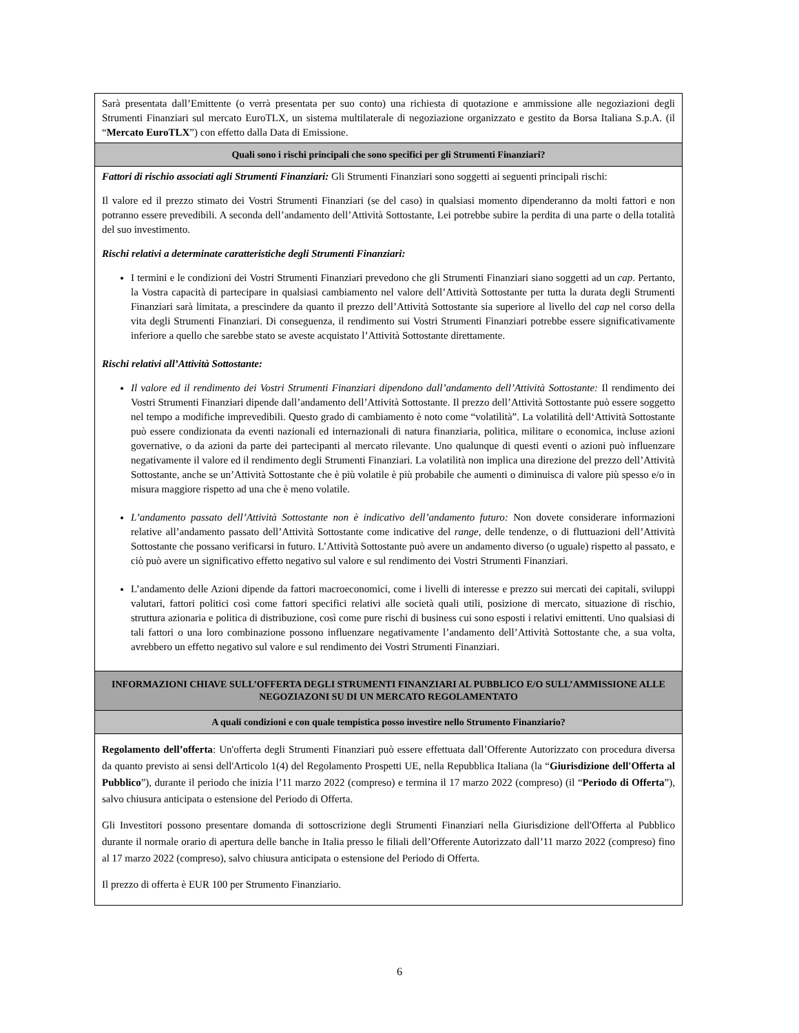| Sarà presentata dall’Emittente (o verrà presentata per suo conto) una richiesta di quotazione e ammissione alle negoziazioni degli Strumenti Finanziari sul mercato EuroTLX, un sistema multilaterale di negoziazione organizzato e gestito da Borsa Italiana S.p.A. (il “ Mercato EuroTLX ”) con effetto dalla Data di Emissione. |
| Quali sono i rischi principali che sono specifici per gli Strumenti Finanziari? |
| Fattori di rischio associati agli Strumenti Finanziari: Gli Strumenti Finanziari sono soggetti ai seguenti principali rischi: Il valore ed il prezzo stimato dei Vostri Strumenti Finanziari (se del caso) in qualsiasi momento dipenderanno da molti fattori e non potranno essere prevedibili. A seconda dell’andamento dell’Attività Sottostante, Lei potrebbe subire la perdita di una parte o della totalità del suo investimento. Rischi relativi a determinate caratteristiche degli Strumenti Finanziari: I termini e le condizioni dei Vostri Strumenti Finanziari prevedono che gli Strumenti Finanziari siano soggetti ad un cap . Pertanto, la Vostra capacità di partecipare in qualsiasi cambiamento nel valore dell’Attività Sottostante per tutta la durata degli Strumenti Finanziari sarà limitata, a prescindere da quanto il prezzo dell’Attività Sottostante sia superiore al livello del cap nel corso della vita degli Strumenti Finanziari. Di conseguenza, il rendimento sui Vostri Strumenti Finanziari potrebbe essere significativamente inferiore a quello che sarebbe stato se aveste acquistato l’Attività Sottostante direttamente. Rischi relativi all’Attività Sottostante: Il valore ed il rendimento dei Vostri Strumenti Finanziari dipendono dall’andamento dell’Attività Sottostante: Il rendimento dei Vostri Strumenti Finanziari dipende dall’andamento dell’Attività Sottostante. Il prezzo dell’Attività Sottostante può essere soggetto nel tempo a modifiche imprevedibili. Questo grado di cambiamento è noto come “volatilità”. La volatilità dell‘Attività Sottostante può essere condizionata da eventi nazionali ed internazionali di natura finanziaria, politica, militare o economica, incluse azioni governative, o da azioni da parte dei partecipanti al mercato rilevante. Uno qualunque di questi eventi o azioni può influenzare negativamente il valore ed il rendimento degli Strumenti Finanziari. La volatilità non implica una direzione del prezzo dell’Attività Sottostante, anche se un’Attività Sottostante che è più volatile è più probabile che aumenti o diminuisca di valore più spesso e/o in misura maggiore rispetto ad una che è meno volatile. L’andamento passato dell’Attività Sottostante non è indicativo dell’andamento futuro: Non dovete considerare informazioni relative all’andamento passato dell’Attività Sottostante come indicative del range , delle tendenze, o di fluttuazioni dell’Attività Sottostante che possano verificarsi in futuro. L’Attività Sottostante può avere un andamento diverso (o uguale) rispetto al passato, e ciò può avere un significativo effetto negativo sul valore e sul rendimento dei Vostri Strumenti Finanziari. L’andamento delle Azioni dipende da fattori macroeconomici, come i livelli di interesse e prezzo sui mercati dei capitali, sviluppi valutari, fattori politici così come fattori specifici relativi alle società quali utili, posizione di mercato, situazione di rischio, struttura azionaria e politica di distribuzione, così come pure rischi di business cui sono esposti i relativi emittenti. Uno qualsiasi di tali fattori o una loro combinazione possono influenzare negativamente l’andamento dell’Attività Sottostante che, a sua volta, avrebbero un effetto negativo sul valore e sul rendimento dei Vostri Strumenti Finanziari. |
| INFORMAZIONI CHIAVE SULL’OFFERTA DEGLI STRUMENTI FINANZIARI AL PUBBLICO E/O SULL’AMMISSIONE ALLE NEGOZIAZONI SU DI UN MERCATO REGOLAMENTATO |
| A quali condizioni e con quale tempistica posso investire nello Strumento Finanziario? |
| Regolamento dell’offerta : Un'offerta degli Strumenti Finanziari può essere effettuata dall’Offerente Autorizzato con procedura diversa da quanto previsto ai sensi dell'Articolo 1(4) del Regolamento Prospetti UE, nella Repubblica Italiana (la “ Giurisdizione dell'Offerta al Pubblico ”), durante il periodo che inizia l’11 marzo 2022 (compreso) e termina il 17 marzo 2022 (compreso) (il “ Periodo di Offerta ”), salvo chiusura anticipata o estensione del Periodo di Offerta. Gli Investitori possono presentare domanda di sottoscrizione degli Strumenti Finanziari nella Giurisdizione dell'Offerta al Pubblico durante il normale orario di apertura delle banche in Italia presso le filiali dell’Offerente Autorizzato dall’11 marzo 2022 (compreso) fino al 17 marzo 2022 (compreso), salvo chiusura anticipata o estensione del Periodo di Offerta. Il prezzo di offerta è EUR 100 per Strumento Finanziario. |
6